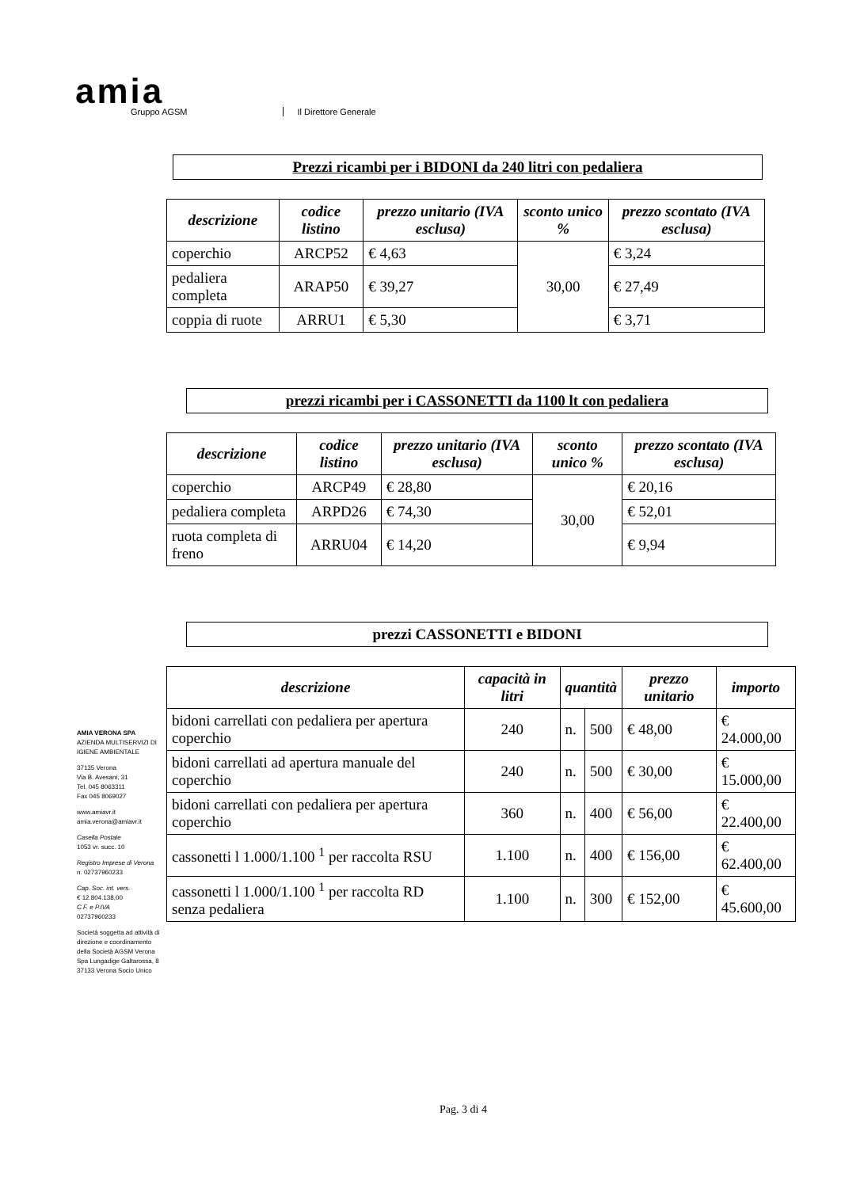amia
Gruppo AGSM
Il Direttore Generale
Prezzi ricambi per i BIDONI da 240 litri con pedaliera
| descrizione | codice listino | prezzo unitario (IVA esclusa) | sconto unico % | prezzo scontato (IVA esclusa) |
| --- | --- | --- | --- | --- |
| coperchio | ARCP52 | € 4,63 | 30,00 | € 3,24 |
| pedaliera completa | ARAP50 | € 39,27 | | € 27,49 |
| coppia di ruote | ARRU1 | € 5,30 | | € 3,71 |
prezzi ricambi per i CASSONETTI da 1100 lt con pedaliera
| descrizione | codice listino | prezzo unitario (IVA esclusa) | sconto unico % | prezzo scontato (IVA esclusa) |
| --- | --- | --- | --- | --- |
| coperchio | ARCP49 | € 28,80 | 30,00 | € 20,16 |
| pedaliera completa | ARPD26 | € 74,30 | | € 52,01 |
| ruota completa di freno | ARRU04 | € 14,20 | | € 9,94 |
prezzi CASSONETTI e BIDONI
| descrizione | capacità in litri | quantità | | prezzo unitario | importo |
| --- | --- | --- | --- | --- | --- |
| bidoni carrellati con pedaliera per apertura coperchio | 240 | n. | 500 | € 48,00 | € 24.000,00 |
| bidoni carrellati ad apertura manuale del coperchio | 240 | n. | 500 | € 30,00 | € 15.000,00 |
| bidoni carrellati con pedaliera per apertura coperchio | 360 | n. | 400 | € 56,00 | € 22.400,00 |
| cassonetti l 1.000/1.100 <sup>1</sup> per raccolta RSU | 1.100 | n. | 400 | € 156,00 | € 62.400,00 |
| cassonetti l 1.000/1.100 <sup>1</sup> per raccolta RD senza pedaliera | 1.100 | n. | 300 | € 152,00 | € 45.600,00 |
AMIA VERONA SPA
AZIENDA MULTISERVIZI DI IGIENE AMBIENTALE
37135 Verona
Via B. Avesani, 31
Tel. 045 8063311
Fax 045 8069027
www.amiavr.it
amia.verona@amiavr.it
Casella Postale
1053 vr. succ. 10
Registro Imprese di Verona
n. 02737960233
Cap. Soc. int. vers.
€ 12.804.138,00
C.F. e P.IVA
02737960233
Società soggetta ad attività di direzione e coordinamento della Società AGSM Verona Spa Lungadige Galtarossa, 8 37133 Verona Socio Unico
Pag. 3 di 4